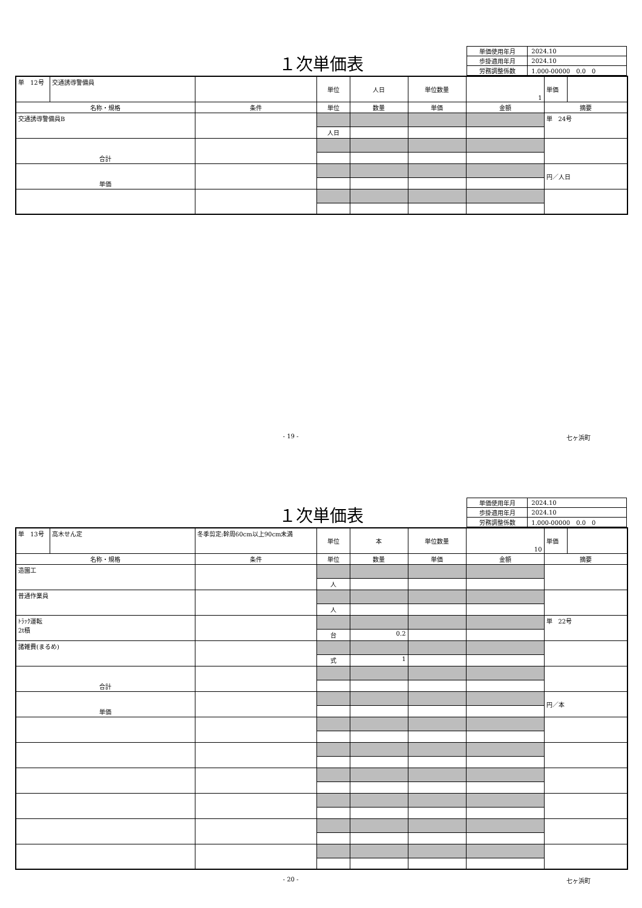１次単価表
| 単価使用年月 | 2024.10 |
| 歩掛適用年月 | 2024.10 |
| 労務調整係数 | 1.000-00000 0.0 0 |
| 単 12号 | 交通誘導警備員 | | 単位 | 人日 | 単位数量 | 1 | 単価 | |
| 名称・規格 | | 条件 | 単位 | 数量 | 単価 | 金額 | 摘要 | |
| 交通誘導警備員B | | | | | | | 単 24号 | |
| | | | 人日 | | | | | |
| 合計 | | | | | | | | |
| 単価 | | | | | | | 円／人日 | |
- 19 - 七ヶ浜町
１次単価表
| 単価使用年月 | 2024.10 |
| 歩掛適用年月 | 2024.10 |
| 労務調整係数 | 1.000-00000 0.0 0 |
| 単 13号 | 高木せん定 | 冬季剪定:幹周60cm以上90cm未満 | 単位 | 本 | 単位数量 | 10 | 単価 | |
| 名称・規格 | | 条件 | 単位 | 数量 | 単価 | 金額 | 摘要 | |
| 造園工 | | | | | | | | |
| | | | 人 | | | | | |
| 普通作業員 | | | | | | | | |
| | | | 人 | | | | | |
| ﾄﾗｯｸ運転 2t積 | | | | | | | 単 22号 | |
| | | | 台 | 0.2 | | | | |
| 諸雑費(まるめ) | | | | | | | | |
| | | | 式 | 1 | | | | |
| 合計 | | | | | | | | |
| 単価 | | | | | | | 円／本 | |
- 20 - 七ヶ浜町